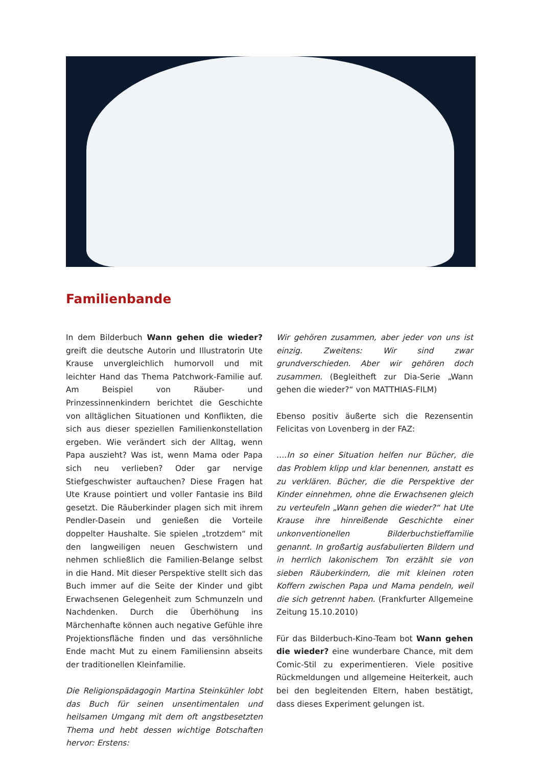Familienbande
In dem Bilderbuch Wann gehen die wieder? greift die deutsche Autorin und Illustratorin Ute Krause unvergleichlich humorvoll und mit leichter Hand das Thema Patchwork-Familie auf. Am Beispiel von Räuber- und Prinzessinnenkindern berichtet die Geschichte von alltäglichen Situationen und Konflikten, die sich aus dieser speziellen Familienkonstellation ergeben. Wie verändert sich der Alltag, wenn Papa auszieht? Was ist, wenn Mama oder Papa sich neu verlieben? Oder gar nervige Stiefgeschwister auftauchen? Diese Fragen hat Ute Krause pointiert und voller Fantasie ins Bild gesetzt. Die Räuberkinder plagen sich mit ihrem Pendler-Dasein und genießen die Vorteile doppelter Haushalte. Sie spielen „trotzdem“ mit den langweiligen neuen Geschwistern und nehmen schließlich die Familien-Belange selbst in die Hand. Mit dieser Perspektive stellt sich das Buch immer auf die Seite der Kinder und gibt Erwachsenen Gelegenheit zum Schmunzeln und Nachdenken. Durch die Überhöhung ins Märchenhafte können auch negative Gefühle ihre Projektionsfläche finden und das versöhnliche Ende macht Mut zu einem Familiensinn abseits der traditionellen Kleinfamilie.
Die Religionspädagogin Martina Steinkühler lobt das Buch für seinen unsentimentalen und heilsamen Umgang mit dem oft angstbesetzten Thema und hebt dessen wichtige Botschaften hervor: Erstens:
Wir gehören zusammen, aber jeder von uns ist einzig. Zweitens: Wir sind zwar grundverschieden. Aber wir gehören doch zusammen. (Begleitheft zur Dia-Serie „Wann gehen die wieder?“ von MATTHIAS-FILM)
Ebenso positiv äußerte sich die Rezensentin Felicitas von Lovenberg in der FAZ:
….In so einer Situation helfen nur Bücher, die das Problem klipp und klar benennen, anstatt es zu verklären. Bücher, die die Perspektive der Kinder einnehmen, ohne die Erwachsenen gleich zu verteufeln „Wann gehen die wieder?“ hat Ute Krause ihre hinreißende Geschichte einer unkonventionellen Bilderbuchstieffamilie genannt. In großartig ausfabulierten Bildern und in herrlich lakonischem Ton erzählt sie von sieben Räuberkindern, die mit kleinen roten Koffern zwischen Papa und Mama pendeln, weil die sich getrennt haben. (Frankfurter Allgemeine Zeitung 15.10.2010)
Für das Bilderbuch-Kino-Team bot Wann gehen die wieder? eine wunderbare Chance, mit dem Comic-Stil zu experimentieren. Viele positive Rückmeldungen und allgemeine Heiterkeit, auch bei den begleitenden Eltern, haben bestätigt, dass dieses Experiment gelungen ist.